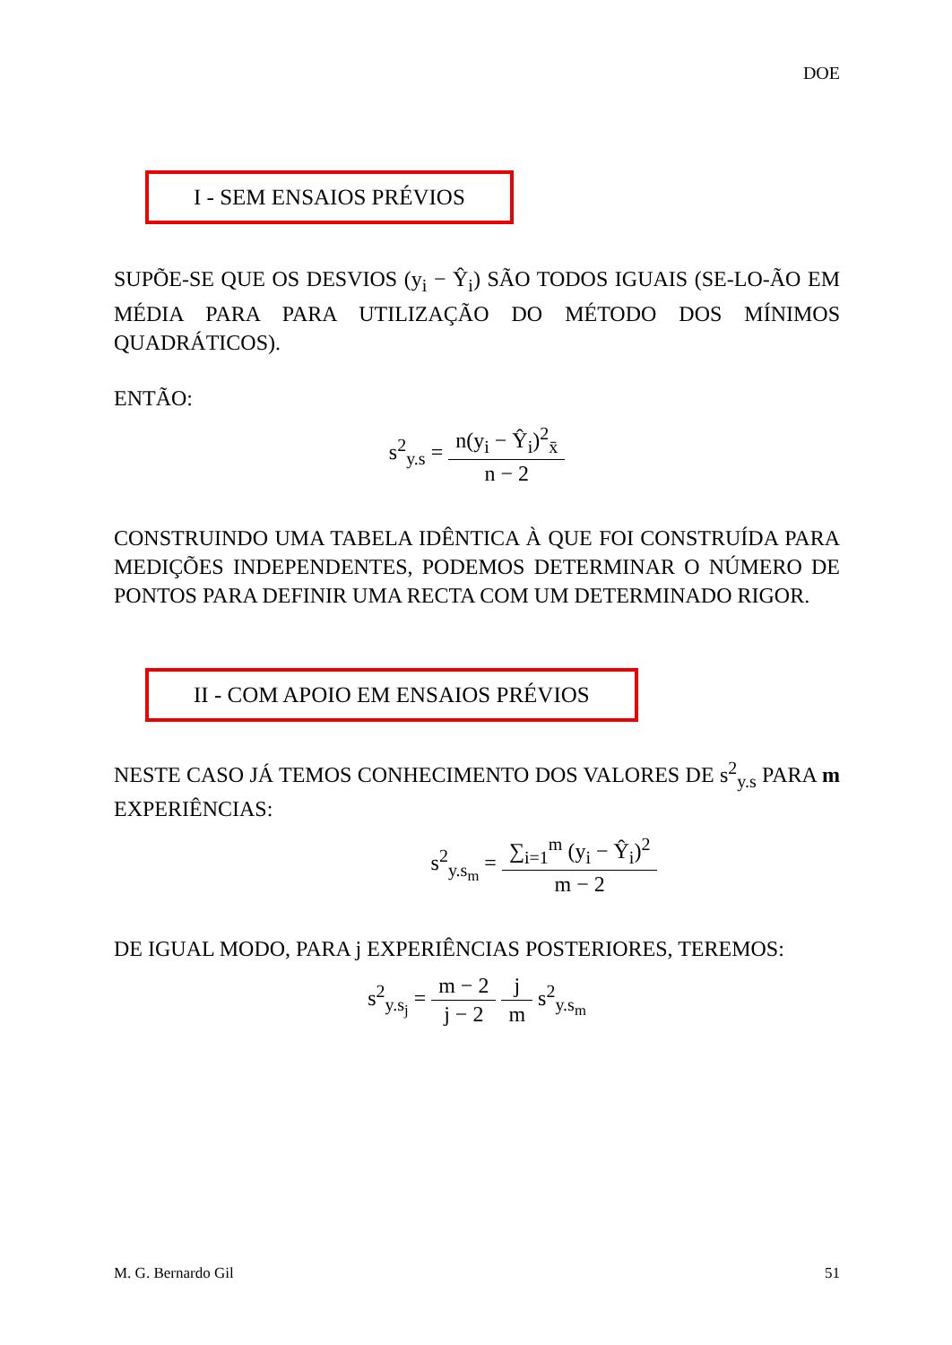DOE
I - SEM ENSAIOS PRÉVIOS
SUPÕE-SE QUE OS DESVIOS (y<sub>i</sub> − Ŷ<sub>i</sub>) SÃO TODOS IGUAIS (SE-LO-ÃO EM MÉDIA PARA PARA UTILIZAÇÃO DO MÉTODO DOS MÍNIMOS QUADRÁTICOS).
ENTÃO:
s<sup>2</sup><sub>y.s</sub> = n(y<sub>i</sub> − Ŷ<sub>i</sub>)<sup>2</sup><sub>x̄</sub> n − 2
CONSTRUINDO UMA TABELA IDÊNTICA À QUE FOI CONSTRUÍDA PARA MEDIÇÕES INDEPENDENTES, PODEMOS DETERMINAR O NÚMERO DE PONTOS PARA DEFINIR UMA RECTA COM UM DETERMINADO RIGOR.
II - COM APOIO EM ENSAIOS PRÉVIOS
NESTE CASO JÁ TEMOS CONHECIMENTO DOS VALORES DE s<sup>2</sup><sub>y.s</sub> PARA m EXPERIÊNCIAS:
s<sup>2</sup><sub>y.s<sub>m</sub></sub> = ∑<sub>i=1</sub><sup>m</sup> (y<sub>i</sub> − Ŷ<sub>i</sub>)<sup>2</sup> m − 2
DE IGUAL MODO, PARA j EXPERIÊNCIAS POSTERIORES, TEREMOS:
s<sup>2</sup><sub>y.s<sub>j</sub></sub> = m − 2 j − 2 j m s<sup>2</sup><sub>y.s<sub>m</sub></sub>
M. G. Bernardo Gil 51